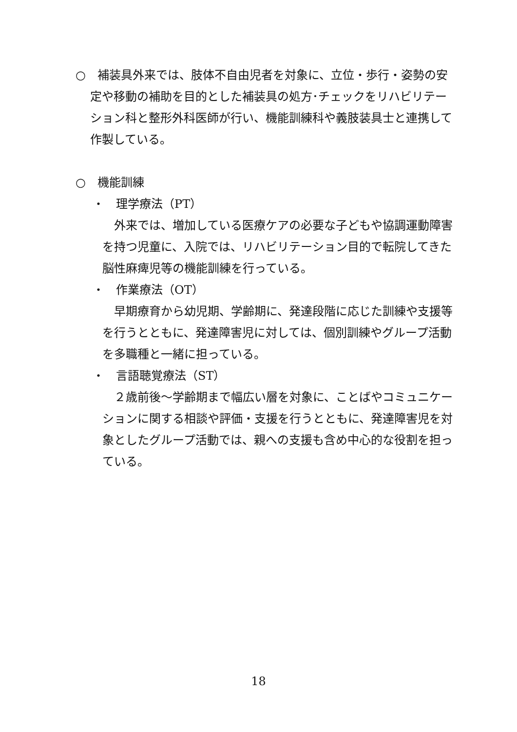○　補装具外来では、肢体不自由児者を対象に、立位・歩行・姿勢の安定や移動の補助を目的とした補装具の処方･チェックをリハビリテーション科と整形外科医師が行い、機能訓練科や義肢装具士と連携して作製している。
○　機能訓練
・　理学療法（PT）
　外来では、増加している医療ケアの必要な子どもや協調運動障害を持つ児童に、入院では、リハビリテーション目的で転院してきた脳性麻痺児等の機能訓練を行っている。
・　作業療法（OT）
　早期療育から幼児期、学齢期に、発達段階に応じた訓練や支援等を行うとともに、発達障害児に対しては、個別訓練やグループ活動を多職種と一緒に担っている。
・　言語聴覚療法（ST）
　２歳前後～学齢期まで幅広い層を対象に、ことばやコミュニケーションに関する相談や評価・支援を行うとともに、発達障害児を対象としたグループ活動では、親への支援も含め中心的な役割を担っている。
18